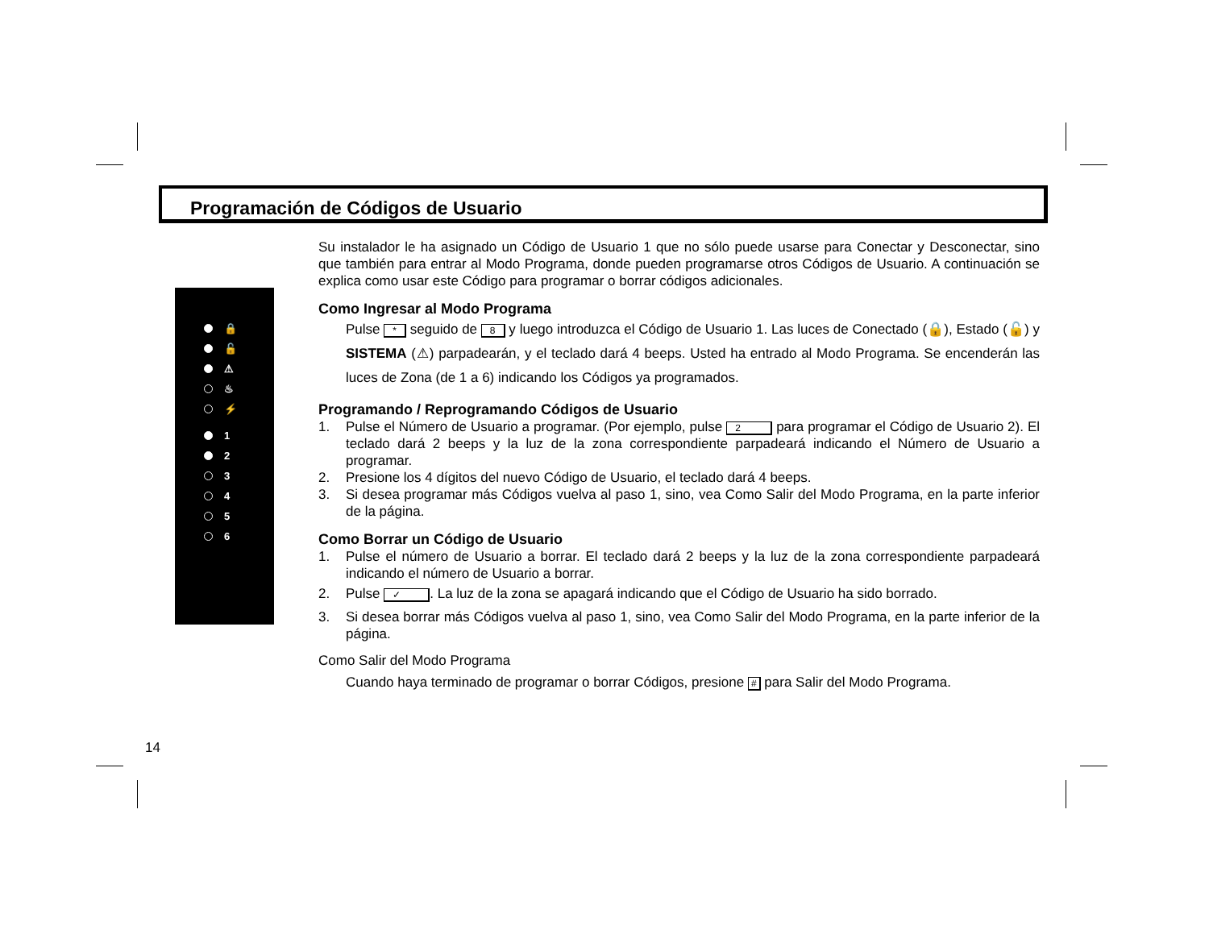Programación de Códigos de Usuario
🔒
🔓
⚠
♨
⚡
1
2
3
4
5
6
Su instalador le ha asignado un Código de Usuario 1 que no sólo puede usarse para Conectar y Desconectar, sino que también para entrar al Modo Programa, donde pueden programarse otros Códigos de Usuario. A continuación se explica como usar este Código para programar o borrar códigos adicionales.
Como Ingresar al Modo Programa
Pulse * seguido de 8 y luego introduzca el Código de Usuario 1. Las luces de Conectado (🔒), Estado (🔓) y SISTEMA (⚠) parpadearán, y el teclado dará 4 beeps. Usted ha entrado al Modo Programa. Se encenderán las luces de Zona (de 1 a 6) indicando los Códigos ya programados.
Programando / Reprogramando Códigos de Usuario
1. Pulse el Número de Usuario a programar. (Por ejemplo, pulse 2 para programar el Código de Usuario 2). El teclado dará 2 beeps y la luz de la zona correspondiente parpadeará indicando el Número de Usuario a programar.
2. Presione los 4 dígitos del nuevo Código de Usuario, el teclado dará 4 beeps.
3. Si desea programar más Códigos vuelva al paso 1, sino, vea Como Salir del Modo Programa, en la parte inferior de la página.
Como Borrar un Código de Usuario
1. Pulse el número de Usuario a borrar. El teclado dará 2 beeps y la luz de la zona correspondiente parpadeará indicando el número de Usuario a borrar.
2. Pulse ✓. La luz de la zona se apagará indicando que el Código de Usuario ha sido borrado.
3. Si desea borrar más Códigos vuelva al paso 1, sino, vea Como Salir del Modo Programa, en la parte inferior de la página.
Como Salir del Modo Programa
Cuando haya terminado de programar o borrar Códigos, presione # para Salir del Modo Programa.
14